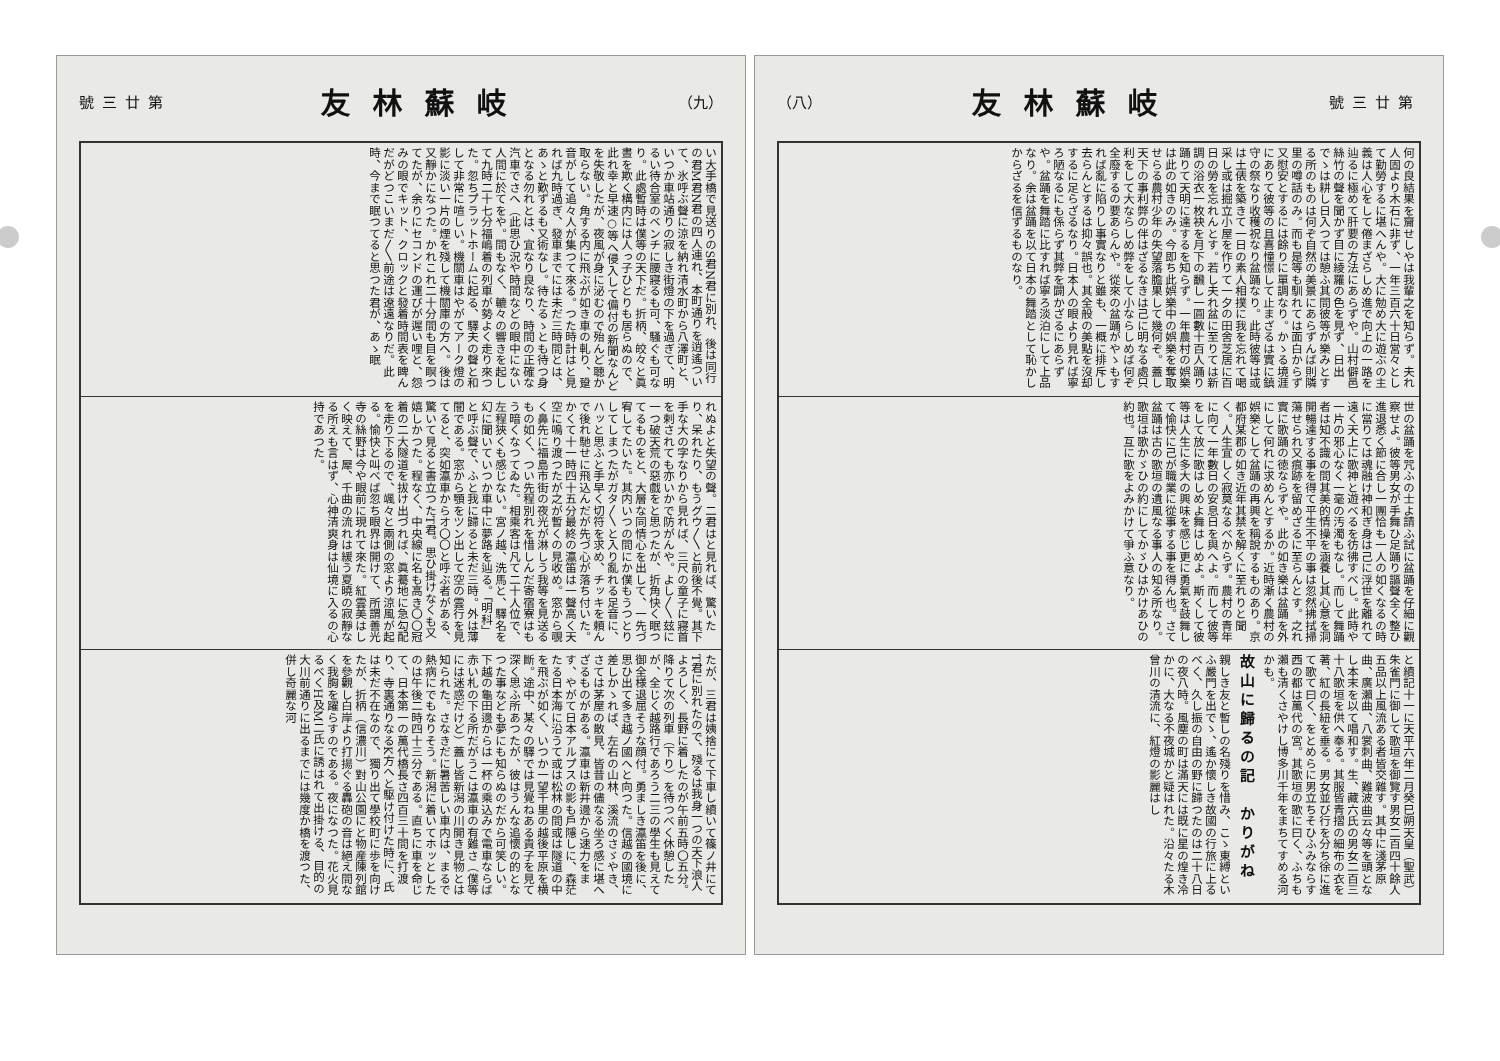（八） 友林蘇岐 號三廿第
何の良結果を齎せしやは我輩之を知らず。夫れ人固より木石に非ず、一年三百六十日営々として勤勞するに堪へんや。大に勉め大に遊ぶの主義は人心をして倦まざらしめ進で向上の一路を辿るに極めて肝要の方法にあらずや。山村僻邑絲竹の聲を聞かず目に綾羅の色を見ず、日出でゝは耕し日入つては憩ふ其間彼等が樂みとする所のものは何ぞ自然の美景にあらずんば則隣里の噂話のみ。而も是等も馴れては面白からず又慰安とするには餘りに單調なり。かゝる境涯にありて彼等の且喜憧憬して止まざるは實に鎮守の祭なり收穫祝なり盆踊なり。此時彼等は或は土俵を築きて一日の素人相撲に我を忘れて喝采し或は掘立小屋を作りて一夕の田舍芝居に百日の勞を忘れんとす。若し夫れ盆に至りては新調の浴衣一枚袂を月下の飜し一圓數十百人踊り踊りて天明に達するを知らず。一年農村の娯樂は此の如きのみ。今即ち此娯樂中の娯樂を奪取せらる農村少年の失望落膽果して幾何ぞ。蓋し天下の事利弊の伴はざるなきは己に明なる處只利をして大ならしめ弊をして小ならしめば何ぞ全廢するの要あらんや。從來の盆踊がやゝもすれば亂に陷りし事實なりと雖も、一概に排斥し去らんとするは抑々誤也。其全般の美點を沒却するに足らざるなり。日本人の眼より見れば寧ろ陋なるにも係らず其弊を闢かざるにあらずや。盆踊を舞踏に比すれば寧ろ淡泊にして上品なり。余は盆踊を以て日本の舞踏として恥かしからざるを信ずるものなり。
世の盆踊を咒ふの士よ請ふ試に盆踊を仔細に觀察せよ。彼等男女が手舞ひ足踊り謳聲全く整ひ進退悉く節に合し一團恰も一人の如くなるの時に當りては魂融け神和ぎ身は己に浮世を離れて遠く天上に歌神と遊べるを彷彿すべし。此時や一片の邪心なく一毫の汚濁もなし。而して舞踊者は知不識の間其美的情操を涵養し其心意を洞開暢達する事を得て平生不平の事は忽然拂拭掃蕩せられ又痕跡を留めざるに至らんとす。之れ實に歌踊の徳ならずや。此の如き樂は盆踊を外にして何れに求めんとするか。近時漸く農村の娯樂として盆踊の再興を稱說するものあり。京都府某郡の如き近年其禁を解くに至れりと聞く。人生宜しく寂莫なるべからず。農村の青年に向て一年數日の安息日を與へよ。而して彼等をして放に歌はしめよ舞はしめよ。斯くして彼等は人生に多大の興味を感じ更に勇氣を鼓舞して愉快に己が職業に從事する事を得ん也。さて盆踊は古の歌垣の遺風なる事人の知る所なり。歌垣は歌かゞひの約にしてかゞひはかけあひの約也。互に歌をよみかけて爭ふ意なり。
と續記十一に天平六年二月癸巳朔天皇（聖武）朱雀門に御して歌垣を御覽す男女二百四十餘人五品以上風流ある者皆交雜す。其中に淺茅原曲、廣瀨曲、八裳刺曲、難波曲云々等を頭となし本末を以て唱和す。生、藏六氏の男女二百三十八歌垣を供へ奉る。其服皆青摺の細布の衣を著、紅の長紐を垂る。男女並び行を分ち徐に進て歌て曰く、をとめらに男立ちそひふみならす西の都は萬代の宮。其歌垣の歌に曰く、ふちも瀨も清くさやけし博多川千年をまちてすめる河かも。
故山に歸るの記　かりがね
親しき友と暫しの名殘りを惜み、こゝ東縛といふ嚴門を出でゝ、遙か懷しき故國の行旅に上るべく、久し振の自由の野に歸つたのは二十八日の夜八時。風塵の町は滿天には既に星の煌き冷かに、大なる不夜城かと疑はれた。沿々たる木曾川の清流に、紅燈の影麗はし
號三廿第 友林蘇岐 （九）
い大手橋で見送りのS君N君に別れ、後は同行の君M君N君の四人連れ、本町通りを逍遙ついて、氷呼ぶ聲に涼を納れ清水町から八澤町と、いつか車站通りの寂しき街燈の下を過ぎて、明るい待合室のベンチに腰寢るも可、騒ぐも可なり。此處暫時は僕等の天下だ。折柄、皎々と眞晝を欺く構内には人っ子ひとりも居らぬので、此れ幸と早速○等へ侵入して備付の新聞なんどを失敬したが、夜風が身に泌むので殆んど聴か取らない。角する内に飛ぶが如き車の軋り、跫音がして追々人が集つて來る。つた時計はと見れば九時過ぎ、發車までには未だ三時間とは、あゝと歎ずるも又術なし。待たるゝとも待つ身となる勿れとは、宜なり良なり、時間の正確な汽車でさへ（此思ひ況や時間などの眼中にない人間に於てをや。間もなく、轆々の響きを起して九時二十七分福嶋着の列車が勢よく走り來つた。忽ちプラットホームに起る、驛夫の聲と和して非常に喧しい。機關車はやがてアーク燈の影に淡い一片の煙を殘して機關庫の方へ。後は又靜かになつた。かれこれ二十分間も目を瞑つてたが、余りにセコンドの運びが遲い哩と、怨みの眼でキット、クロックと發着時間表を睥んだがどつこいまだ〳〵前途は遼遠なりだ。此時、今まで眠つてると思つた君が、あゝ眠
れぬよと失望の聲。二君はと見れば、驚いたり、呆れたり、もうグウ〳〵と前後不覺。其下手な大の字なりから見れば、三尺の童子に寢首を剌されても亦いかで防がんや。よし〳〵玆に一つ破天荒の惡戲をと思つたが、折角快く眠つてるものをと、大層な同情心を出して、一先づ宥してたいた。其内いつの間にか僕もうつとりしてしまつたがガタ〳〵と入り亂れる足音に、ハッと思ふと手早く切符を求め、チッキを頼んで後れ馳せに飛込んだが先づ心が落ち付いた。かくて十一時四十五分最終の瀛笛は一聲高く天空に鳴り渡つたが之が暫くの見收め。窓から覗く鼻先に福島市街の夜光が淋しう我等を見送るもの如く、つい先程別れを惜しんだ寄宿寮はもう暗くなつてゐた。相乘客は凡て二十人位で、左程狹くも感じない。宮ノ越、洗馬と、驛名を幻に聞いていつか車中に夢路を辿る。「明科」と呼ぶ聲で、ふと我に歸ると未だ三時。外は薄闇である。窓から顎をツン出して空の雲行を見てると、突如瀛車からオ〇〇と呼ぶ者がある、驚いて見ると書立つたT君。思ひ掛けなくも又嬉しかつた。程なく、中央線に名も高き〇〇冠着の二大隧道を拔け出づれば、眞驀地に急勾配を走り下るので、颯々と兩側の窓より涼風が起る。愉快と叫べば忽ち眼界は開けて、所謂善光寺の絲野は今や眼前に現れて來た。紅雲美はしく映えて、犀、千曲の流れは緩う夏曉の寂靜なる所えも言はず、心神清爽身は仙境に入るの心持であつた。
たが、三君は姨捨にて下車し續いて篠ノ井にてT君に別れたので、殘るは我身一つの天下浪人よろしく、長野に着したのが午前五時〇五分。降りて次の列車（下り）を待つべく休憩したが、全じく越路行であろう二三の學生も見えて御全様退屈そうな顔付。勇ましき瀛笛を後に、思ひ出て多き越ノ國へと向つた。信越の國境に差しかゝれば、左右の山林、溪流のさゞやき、さては茅屋の散見、皆昔の儘なる坐ろ感に堪へざるものがある。瀛車は新井邊から速力をます、やがて日本アルプスの影も戶隱しに、森茫たる日本海に沿うて或は松林の間或は隧道の中を飛ぶが如く、いつか一望千里の越後平原を横斷。途中、某々の驛では見覺ねある貴子を見て深く思ふ所あつたが、彼はうんな追懷の的となつた事なども夢にも知らぬのだから可笑しい。下越の龜田邊からは一杯の乘込みで電車ならば赤い札の下る所だがうこは瀛車の有難さ（僕等には迷惑だけど）蓋し皆新潟の川開き見物とは知られた。さなきだに暑苦しい車内は、まるで熱病にでもなりそう。新潟に着いてホッとしたのは午後二時四十三分である。直ちに車を命じて、日本第一の萬代橋長さ四百三十間を打渡り、寺裏通りなるK方へと駆け付けた時に、氏は未だ不在なので、獨り出て學校町に歩を向けたが、折柄（信濃川）對山公園にと物産陳列館を參觀し白岸より打揚ぐる轟砲の音は絕え間なく我胸を躍らすのである。夜になつた。花火見るべくH及M二氏に誘はれて出掛ける、目的の大川前通りに出るまでには幾度か橋を渡つた、併し奇麗な河